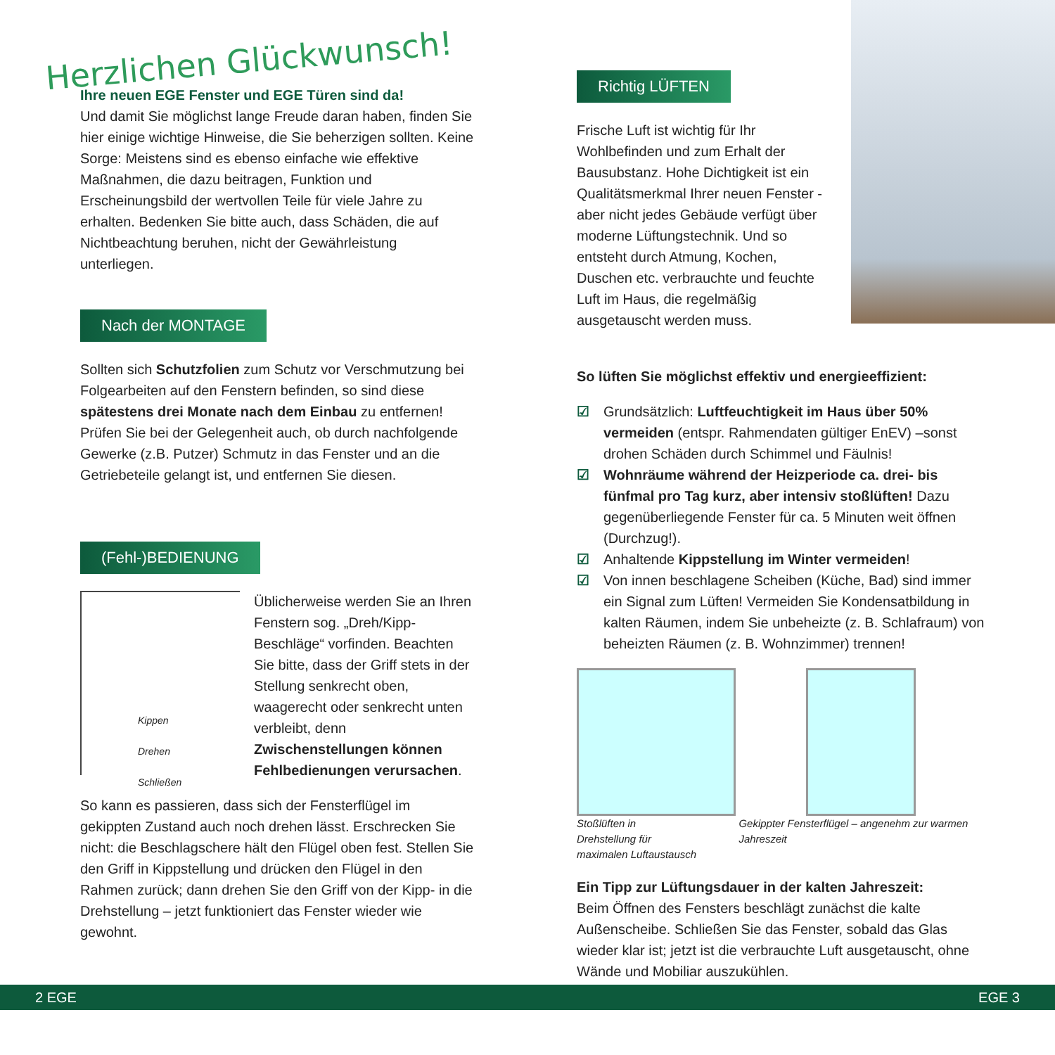Herzlichen Glückwunsch!
Ihre neuen EGE Fenster und EGE Türen sind da!
Und damit Sie möglichst lange Freude daran haben, finden Sie hier einige wichtige Hinweise, die Sie beherzigen sollten. Keine Sorge: Meistens sind es ebenso einfache wie effektive Maßnahmen, die dazu beitragen, Funktion und Erscheinungsbild der wertvollen Teile für viele Jahre zu erhalten. Bedenken Sie bitte auch, dass Schäden, die auf Nichtbeachtung beruhen, nicht der Gewährleistung unterliegen.
Nach der MONTAGE
Sollten sich Schutzfolien zum Schutz vor Verschmutzung bei Folgearbeiten auf den Fenstern befinden, so sind diese spätestens drei Monate nach dem Einbau zu entfernen! Prüfen Sie bei der Gelegenheit auch, ob durch nachfolgende Gewerke (z.B. Putzer) Schmutz in das Fenster und an die Getriebeteile gelangt ist, und entfernen Sie diesen.
(Fehl-)BEDIENUNG
Kippen
Drehen
Schließen
Üblicherweise werden Sie an Ihren Fenstern sog. „Dreh/Kipp-Beschläge“ vorfinden. Beachten Sie bitte, dass der Griff stets in der Stellung senkrecht oben, waagerecht oder senkrecht unten verbleibt, denn Zwischenstellungen können Fehlbedienungen verursachen.
So kann es passieren, dass sich der Fensterflügel im gekippten Zustand auch noch drehen lässt. Erschrecken Sie nicht: die Beschlagschere hält den Flügel oben fest. Stellen Sie den Griff in Kippstellung und drücken den Flügel in den Rahmen zurück; dann drehen Sie den Griff von der Kipp- in die Drehstellung – jetzt funktioniert das Fenster wieder wie gewohnt.
Richtig LÜFTEN
Frische Luft ist wichtig für Ihr Wohlbefinden und zum Erhalt der Bausubstanz. Hohe Dichtigkeit ist ein Qualitätsmerkmal Ihrer neuen Fenster - aber nicht jedes Gebäude verfügt über moderne Lüftungstechnik. Und so entsteht durch Atmung, Kochen, Duschen etc. verbrauchte und feuchte Luft im Haus, die regelmäßig ausgetauscht werden muss.
So lüften Sie möglichst effektiv und energieeffizient:
☑ Grundsätzlich: Luftfeuchtigkeit im Haus über 50% vermeiden (entspr. Rahmendaten gültiger EnEV) –sonst drohen Schäden durch Schimmel und Fäulnis!
☑ Wohnräume während der Heizperiode ca. drei- bis fünfmal pro Tag kurz, aber intensiv stoßlüften! Dazu gegenüberliegende Fenster für ca. 5 Minuten weit öffnen (Durchzug!).
☑ Anhaltende Kippstellung im Winter vermeiden!
☑ Von innen beschlagene Scheiben (Küche, Bad) sind immer ein Signal zum Lüften! Vermeiden Sie Kondensatbildung in kalten Räumen, indem Sie unbeheizte (z. B. Schlafraum) von beheizten Räumen (z. B. Wohnzimmer) trennen!
Stoßlüften in Drehstellung für
maximalen Luftaustausch
Gekippter Fensterflügel – angenehm zur warmen Jahreszeit
Ein Tipp zur Lüftungsdauer in der kalten Jahreszeit:
Beim Öffnen des Fensters beschlägt zunächst die kalte Außenscheibe. Schließen Sie das Fenster, sobald das Glas wieder klar ist; jetzt ist die verbrauchte Luft ausgetauscht, ohne Wände und Mobiliar auszukühlen.
2 EGE EGE 3